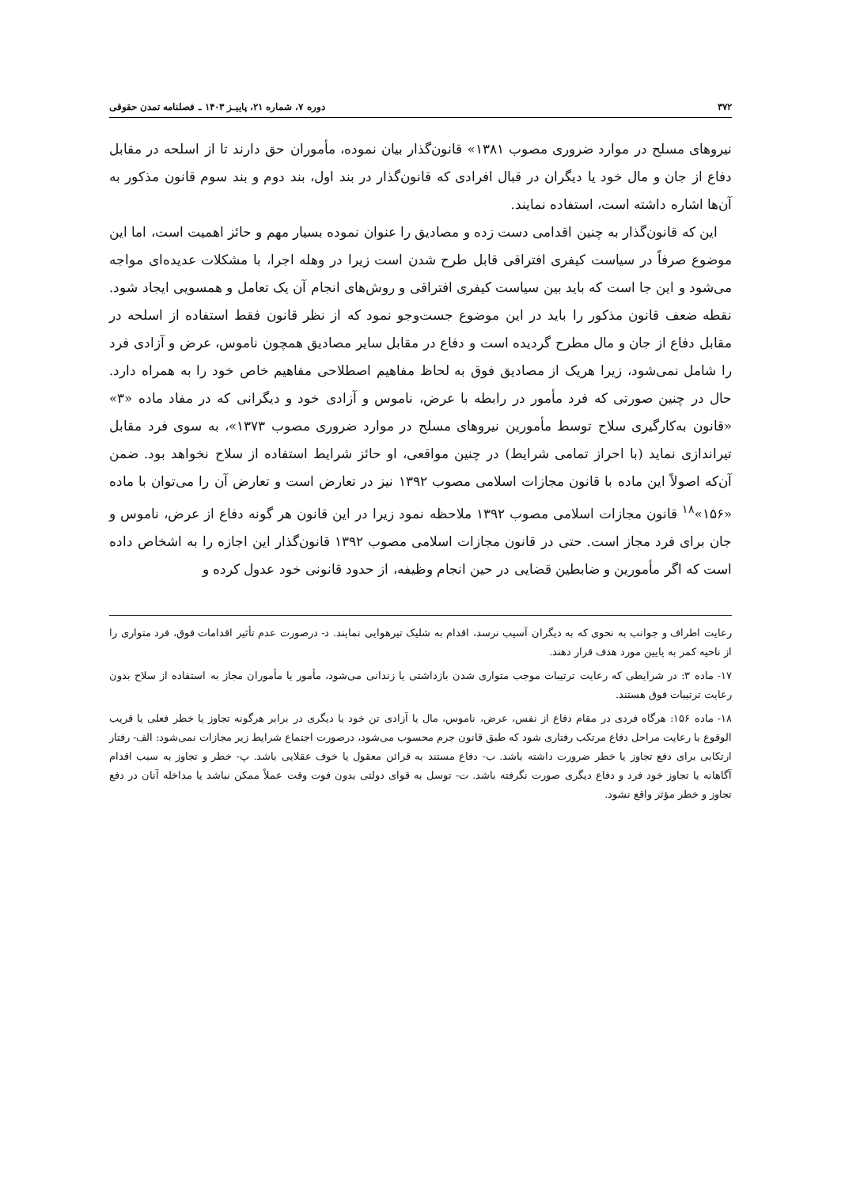۳۷۲ دوره ۷، شماره ۲۱، پاییـز ۱۴۰۳ ـ فصلنامه تمدن حقوقی
نیروهای مسلح در موارد ضروری مصوب ۱۳۸۱» قانون‌گذار بیان نموده، مأموران حق دارند تا از اسلحه در مقابل دفاع از جان و مال خود یا دیگران در قبال افرادی که قانون‌گذار در بند اول، بند دوم و بند سوم قانون مذکور به آن‌ها اشاره داشته است، استفاده نمایند.
این که قانون‌گذار به چنین اقدامی دست زده و مصادیق را عنوان نموده بسیار مهم و حائز اهمیت است، اما این موضوع صرفاً در سیاست کیفری افتراقی قابل طرح شدن است زیرا در وهله اجرا، با مشکلات عدیده‌ای مواجه می‌شود و این جا است که باید بین سیاست کیفری افتراقی و روش‌های انجام آن یک تعامل و همسویی ایجاد شود. نقطه ضعف قانون مذکور را باید در این موضوع جست‌وجو نمود که از نظر قانون فقط استفاده از اسلحه در مقابل دفاع از جان و مال مطرح گردیده است و دفاع در مقابل سایر مصادیق همچون ناموس، عرض و آزادی فرد را شامل نمی‌شود، زیرا هریک از مصادیق فوق به لحاظ مفاهیم اصطلاحی مفاهیم خاص خود را به همراه دارد. حال در چنین صورتی که فرد مأمور در رابطه با عرض، ناموس و آزادی خود و دیگرانی که در مفاد ماده «۳» «قانون به‌کارگیری سلاح توسط مأمورین نیروهای مسلح در موارد ضروری مصوب ۱۳۷۳»، به سوی فرد مقابل تیراندازی نماید (با احراز تمامی شرایط) در چنین مواقعی، او حائز شرایط استفاده از سلاح نخواهد بود. ضمن آن‌که اصولاً این ماده با قانون مجازات اسلامی مصوب ۱۳۹۲ نیز در تعارض است و تعارض آن را می‌توان با ماده «۱۵۶»<sup>۱۸</sup> قانون مجازات اسلامی مصوب ۱۳۹۲ ملاحظه نمود زیرا در این قانون هر گونه دفاع از عرض، ناموس و جان برای فرد مجاز است. حتی در قانون مجازات اسلامی مصوب ۱۳۹۲ قانون‌گذار این اجازه را به اشخاص داده است که اگر مأمورین و ضابطین قضایی در حین انجام وظیفه، از حدود قانونی خود عدول کرده و
رعایت اطراف و جوانب به نحوی که به دیگران آسیب نرسد، اقدام به شلیک تیرهوایی نمایند. د- درصورت عدم تأثیر اقدامات فوق، فرد متواری را از ناحیه کمر به پایین مورد هدف قرار دهند.
۱۷- ماده ۳: در شرایطی که رعایت ترتیبات موجب متواری شدن بازداشتی یا زندانی می‌شود، مأمور یا مأموران مجاز به استفاده از سلاح بدون رعایت ترتیبات فوق هستند.
۱۸- ماده ۱۵۶: هرگاه فردی در مقام دفاع از نفس، عرض، ناموس، مال یا آزادی تن خود یا دیگری در برابر هرگونه تجاوز یا خطر فعلی یا قریب الوقوع با رعایت مراحل دفاع مرتکب رفتاری شود که طبق قانون جرم محسوب می‌شود، درصورت اجتماع شرایط زیر مجازات نمی‌شود: الف- رفتار ارتکابی برای دفع تجاوز یا خطر ضرورت داشته باشد. ب- دفاع مستند به قرائن معقول یا خوف عقلایی باشد. پ- خطر و تجاوز به سبب اقدام آگاهانه یا تجاوز خود فرد و دفاع دیگری صورت نگرفته باشد. ت- توسل به قوای دولتی بدون فوت وقت عملاً ممکن نباشد یا مداخله آنان در دفع تجاوز و خطر مؤثر واقع نشود.